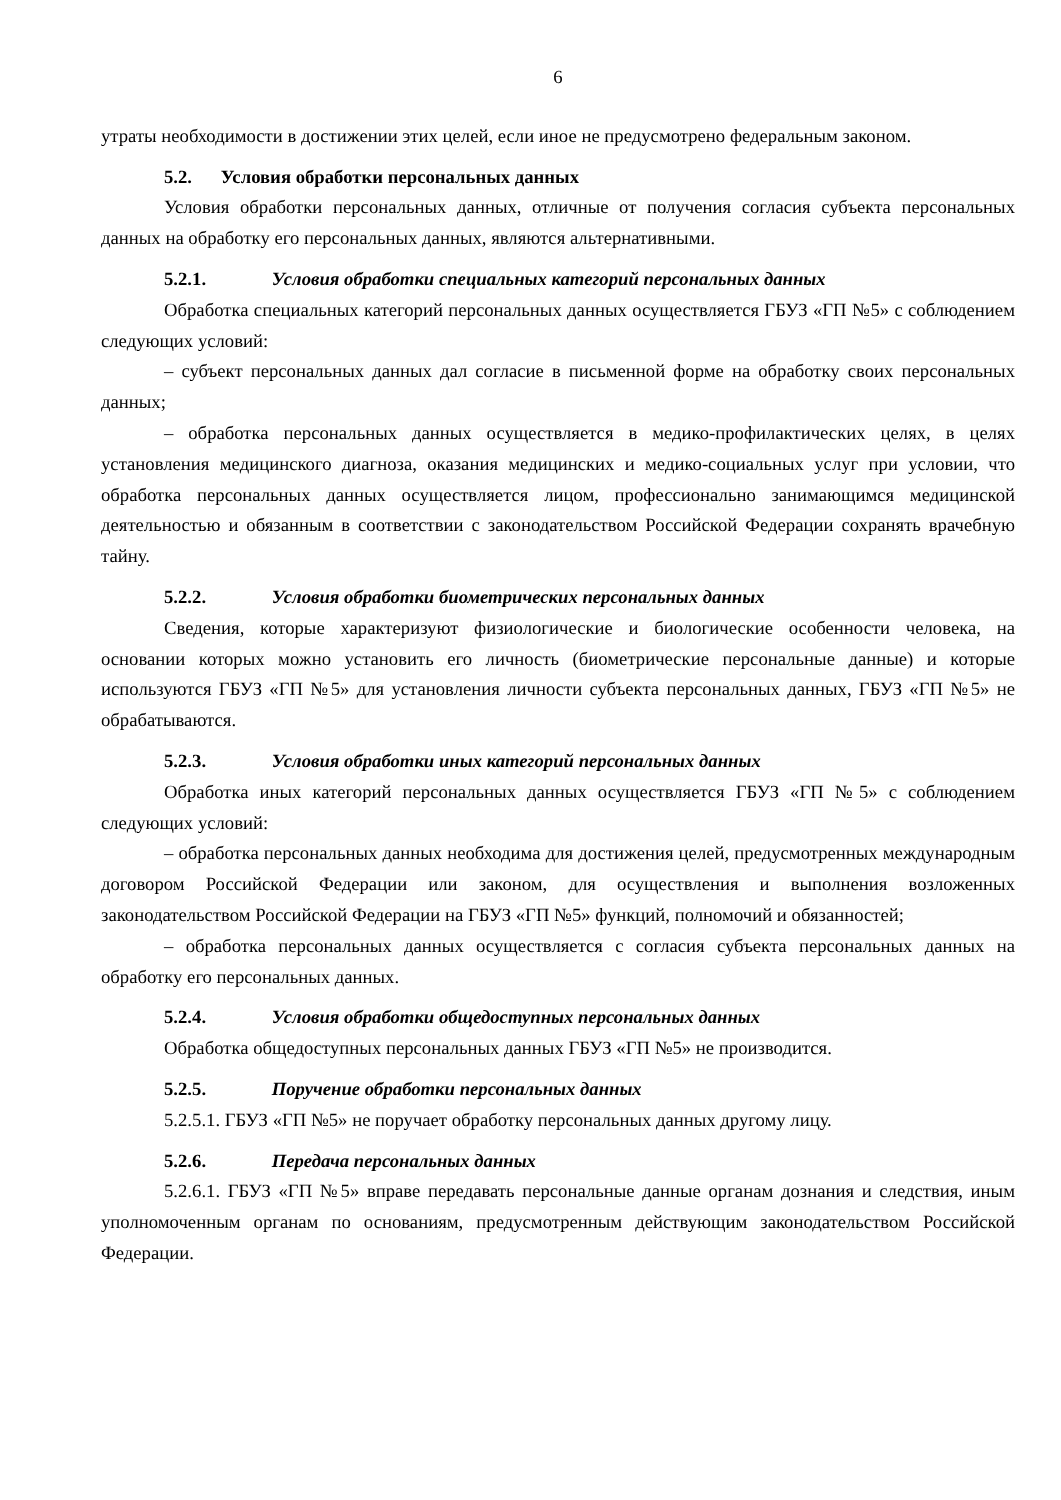6
утраты необходимости в достижении этих целей, если иное не предусмотрено федеральным законом.
5.2. Условия обработки персональных данных
Условия обработки персональных данных, отличные от получения согласия субъекта персональных данных на обработку его персональных данных, являются альтернативными.
5.2.1. Условия обработки специальных категорий персональных данных
Обработка специальных категорий персональных данных осуществляется ГБУЗ «ГП №5» с соблюдением следующих условий:
– субъект персональных данных дал согласие в письменной форме на обработку своих персональных данных;
– обработка персональных данных осуществляется в медико-профилактических целях, в целях установления медицинского диагноза, оказания медицинских и медико-социальных услуг при условии, что обработка персональных данных осуществляется лицом, профессионально занимающимся медицинской деятельностью и обязанным в соответствии с законодательством Российской Федерации сохранять врачебную тайну.
5.2.2. Условия обработки биометрических персональных данных
Сведения, которые характеризуют физиологические и биологические особенности человека, на основании которых можно установить его личность (биометрические персональные данные) и которые используются ГБУЗ «ГП №5» для установления личности субъекта персональных данных, ГБУЗ «ГП №5» не обрабатываются.
5.2.3. Условия обработки иных категорий персональных данных
Обработка иных категорий персональных данных осуществляется ГБУЗ «ГП №5» с соблюдением следующих условий:
– обработка персональных данных необходима для достижения целей, предусмотренных международным договором Российской Федерации или законом, для осуществления и выполнения возложенных законодательством Российской Федерации на ГБУЗ «ГП №5» функций, полномочий и обязанностей;
– обработка персональных данных осуществляется с согласия субъекта персональных данных на обработку его персональных данных.
5.2.4. Условия обработки общедоступных персональных данных
Обработка общедоступных персональных данных ГБУЗ «ГП №5» не производится.
5.2.5. Поручение обработки персональных данных
5.2.5.1. ГБУЗ «ГП №5» не поручает обработку персональных данных другому лицу.
5.2.6. Передача персональных данных
5.2.6.1. ГБУЗ «ГП №5» вправе передавать персональные данные органам дознания и следствия, иным уполномоченным органам по основаниям, предусмотренным действующим законодательством Российской Федерации.